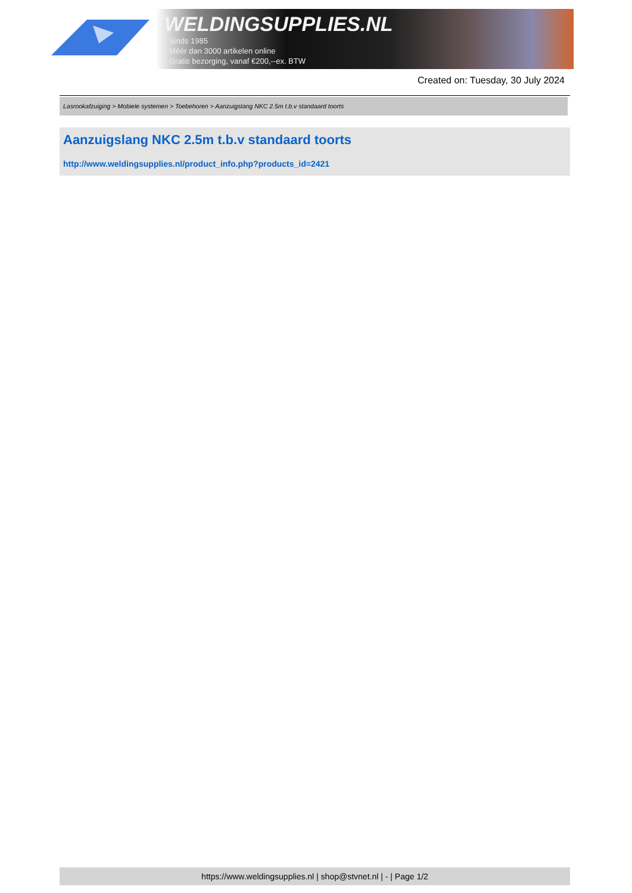WELDINGSUPPLIES.NL
- Sinds 1985
- Méér dan 3000 artikelen online
- Gratis bezorging, vanaf €200,--ex. BTW
Created on: Tuesday, 30 July 2024
Lasrookafzuiging > Mobiele systemen > Toebehoren > Aanzuigslang NKC 2.5m t.b.v standaard toorts
Aanzuigslang NKC 2.5m t.b.v standaard toorts
http://www.weldingsupplies.nl/product_info.php?products_id=2421
https://www.weldingsupplies.nl | shop@stvnet.nl | - | Page 1/2